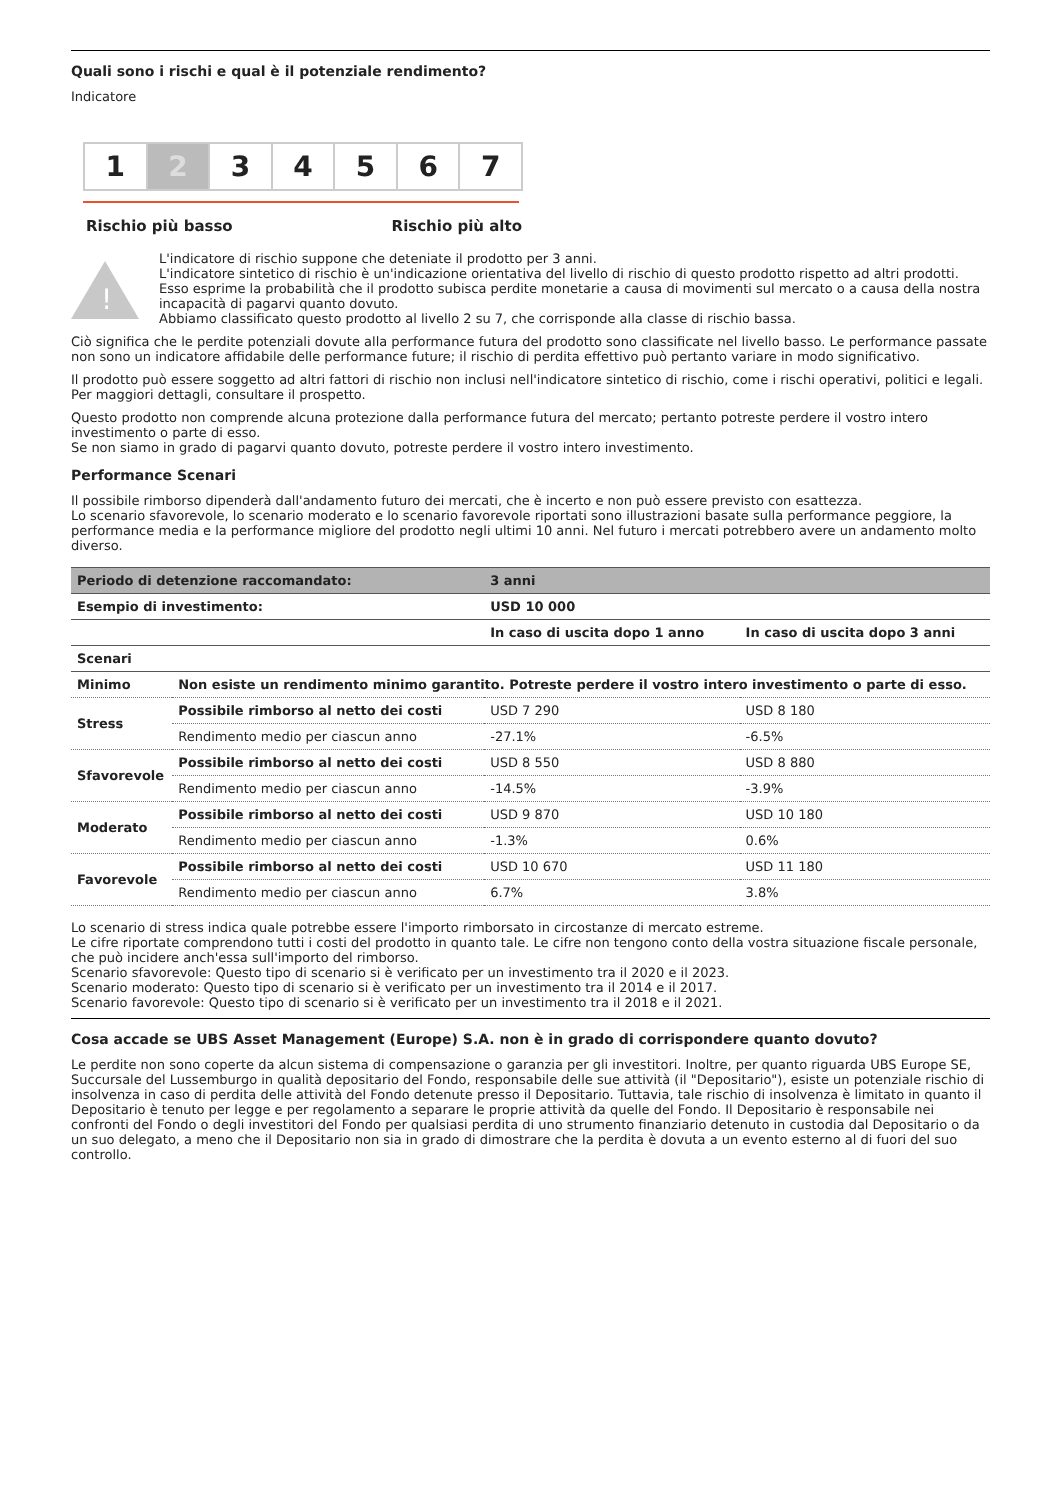Quali sono i rischi e qual è il potenziale rendimento?
Indicatore
1 2 3 4 5 6 7
Rischio più basso Rischio più alto
!
L'indicatore di rischio suppone che deteniate il prodotto per 3 anni.
L'indicatore sintetico di rischio è un'indicazione orientativa del livello di rischio di questo prodotto rispetto ad altri prodotti. Esso esprime la probabilità che il prodotto subisca perdite monetarie a causa di movimenti sul mercato o a causa della nostra incapacità di pagarvi quanto dovuto.
Abbiamo classificato questo prodotto al livello 2 su 7, che corrisponde alla classe di rischio bassa.
Ciò significa che le perdite potenziali dovute alla performance futura del prodotto sono classificate nel livello basso. Le performance passate non sono un indicatore affidabile delle performance future; il rischio di perdita effettivo può pertanto variare in modo significativo.
Il prodotto può essere soggetto ad altri fattori di rischio non inclusi nell'indicatore sintetico di rischio, come i rischi operativi, politici e legali. Per maggiori dettagli, consultare il prospetto.
Questo prodotto non comprende alcuna protezione dalla performance futura del mercato; pertanto potreste perdere il vostro intero investimento o parte di esso.
Se non siamo in grado di pagarvi quanto dovuto, potreste perdere il vostro intero investimento.
Performance Scenari
Il possibile rimborso dipenderà dall'andamento futuro dei mercati, che è incerto e non può essere previsto con esattezza.
Lo scenario sfavorevole, lo scenario moderato e lo scenario favorevole riportati sono illustrazioni basate sulla performance peggiore, la performance media e la performance migliore del prodotto negli ultimi 10 anni. Nel futuro i mercati potrebbero avere un andamento molto diverso.
| Periodo di detenzione raccomandato: | | 3 anni | |
| --- | --- | --- | --- |
| Esempio di investimento: | | USD 10 000 | |
| | | In caso di uscita dopo 1 anno | In caso di uscita dopo 3 anni |
| Scenari | | | |
| Minimo | Non esiste un rendimento minimo garantito. Potreste perdere il vostro intero investimento o parte di esso. | | |
| Stress | Possibile rimborso al netto dei costi | USD 7 290 | USD 8 180 |
| | Rendimento medio per ciascun anno | -27.1% | -6.5% |
| Sfavorevole | Possibile rimborso al netto dei costi | USD 8 550 | USD 8 880 |
| | Rendimento medio per ciascun anno | -14.5% | -3.9% |
| Moderato | Possibile rimborso al netto dei costi | USD 9 870 | USD 10 180 |
| | Rendimento medio per ciascun anno | -1.3% | 0.6% |
| Favorevole | Possibile rimborso al netto dei costi | USD 10 670 | USD 11 180 |
| | Rendimento medio per ciascun anno | 6.7% | 3.8% |
Lo scenario di stress indica quale potrebbe essere l'importo rimborsato in circostanze di mercato estreme.
Le cifre riportate comprendono tutti i costi del prodotto in quanto tale. Le cifre non tengono conto della vostra situazione fiscale personale, che può incidere anch'essa sull'importo del rimborso.
Scenario sfavorevole: Questo tipo di scenario si è verificato per un investimento tra il 2020 e il 2023.
Scenario moderato: Questo tipo di scenario si è verificato per un investimento tra il 2014 e il 2017.
Scenario favorevole: Questo tipo di scenario si è verificato per un investimento tra il 2018 e il 2021.
Cosa accade se UBS Asset Management (Europe) S.A. non è in grado di corrispondere quanto dovuto?
Le perdite non sono coperte da alcun sistema di compensazione o garanzia per gli investitori. Inoltre, per quanto riguarda UBS Europe SE, Succursale del Lussemburgo in qualità depositario del Fondo, responsabile delle sue attività (il "Depositario"), esiste un potenziale rischio di insolvenza in caso di perdita delle attività del Fondo detenute presso il Depositario. Tuttavia, tale rischio di insolvenza è limitato in quanto il Depositario è tenuto per legge e per regolamento a separare le proprie attività da quelle del Fondo. Il Depositario è responsabile nei confronti del Fondo o degli investitori del Fondo per qualsiasi perdita di uno strumento finanziario detenuto in custodia dal Depositario o da un suo delegato, a meno che il Depositario non sia in grado di dimostrare che la perdita è dovuta a un evento esterno al di fuori del suo controllo.